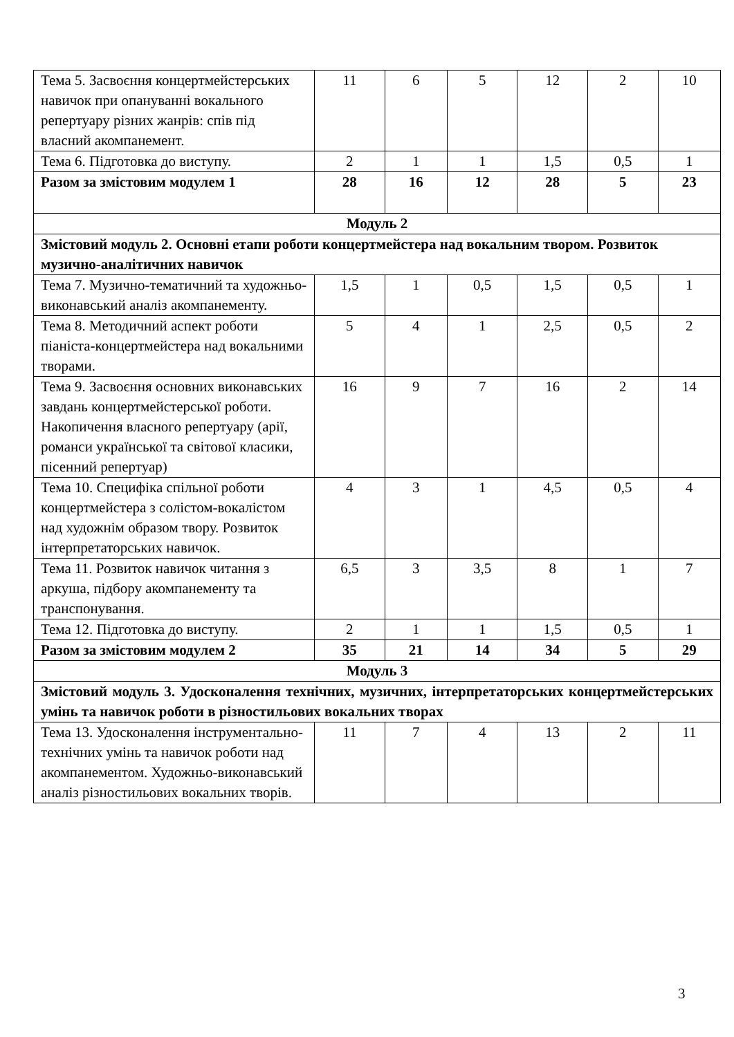| Тема 5. Засвоєння концертмейстерських навичок при опануванні вокального репертуару різних жанрів: спів під власний акомпанемент. | 11 | 6 | 5 | 12 | 2 | 10 |
| Тема 6. Підготовка до виступу. | 2 | 1 | 1 | 1,5 | 0,5 | 1 |
| Разом за змістовим модулем 1 | 28 | 16 | 12 | 28 | 5 | 23 |
| Модуль 2 | | | | | | |
| Змістовий модуль 2. Основні етапи роботи концертмейстера над вокальним твором. Розвиток музично-аналітичних навичок | | | | | | |
| Тема 7. Музично-тематичний та художньо-виконавський аналіз акомпанементу. | 1,5 | 1 | 0,5 | 1,5 | 0,5 | 1 |
| Тема 8. Методичний аспект роботи піаніста-концертмейстера над вокальними творами. | 5 | 4 | 1 | 2,5 | 0,5 | 2 |
| Тема 9. Засвоєння основних виконавських завдань концертмейстерської роботи. Накопичення власного репертуару (арії, романси української та світової класики, пісенний репертуар) | 16 | 9 | 7 | 16 | 2 | 14 |
| Тема 10. Специфіка спільної роботи концертмейстера з солістом-вокалістом над художнім образом твору. Розвиток інтерпретаторських навичок. | 4 | 3 | 1 | 4,5 | 0,5 | 4 |
| Тема 11. Розвиток навичок читання з аркуша, підбору акомпанементу та транспонування. | 6,5 | 3 | 3,5 | 8 | 1 | 7 |
| Тема 12. Підготовка до виступу. | 2 | 1 | 1 | 1,5 | 0,5 | 1 |
| Разом за змістовим модулем 2 | 35 | 21 | 14 | 34 | 5 | 29 |
| Модуль 3 | | | | | | |
| Змістовий модуль 3. Удосконалення технічних, музичних, інтерпретаторських концертмейстерських умінь та навичок роботи в різностильових вокальних творах | | | | | | |
| Тема 13. Удосконалення інструментально-технічних умінь та навичок роботи над акомпанементом. Художньо-виконавський аналіз різностильових вокальних творів. | 11 | 7 | 4 | 13 | 2 | 11 |
3